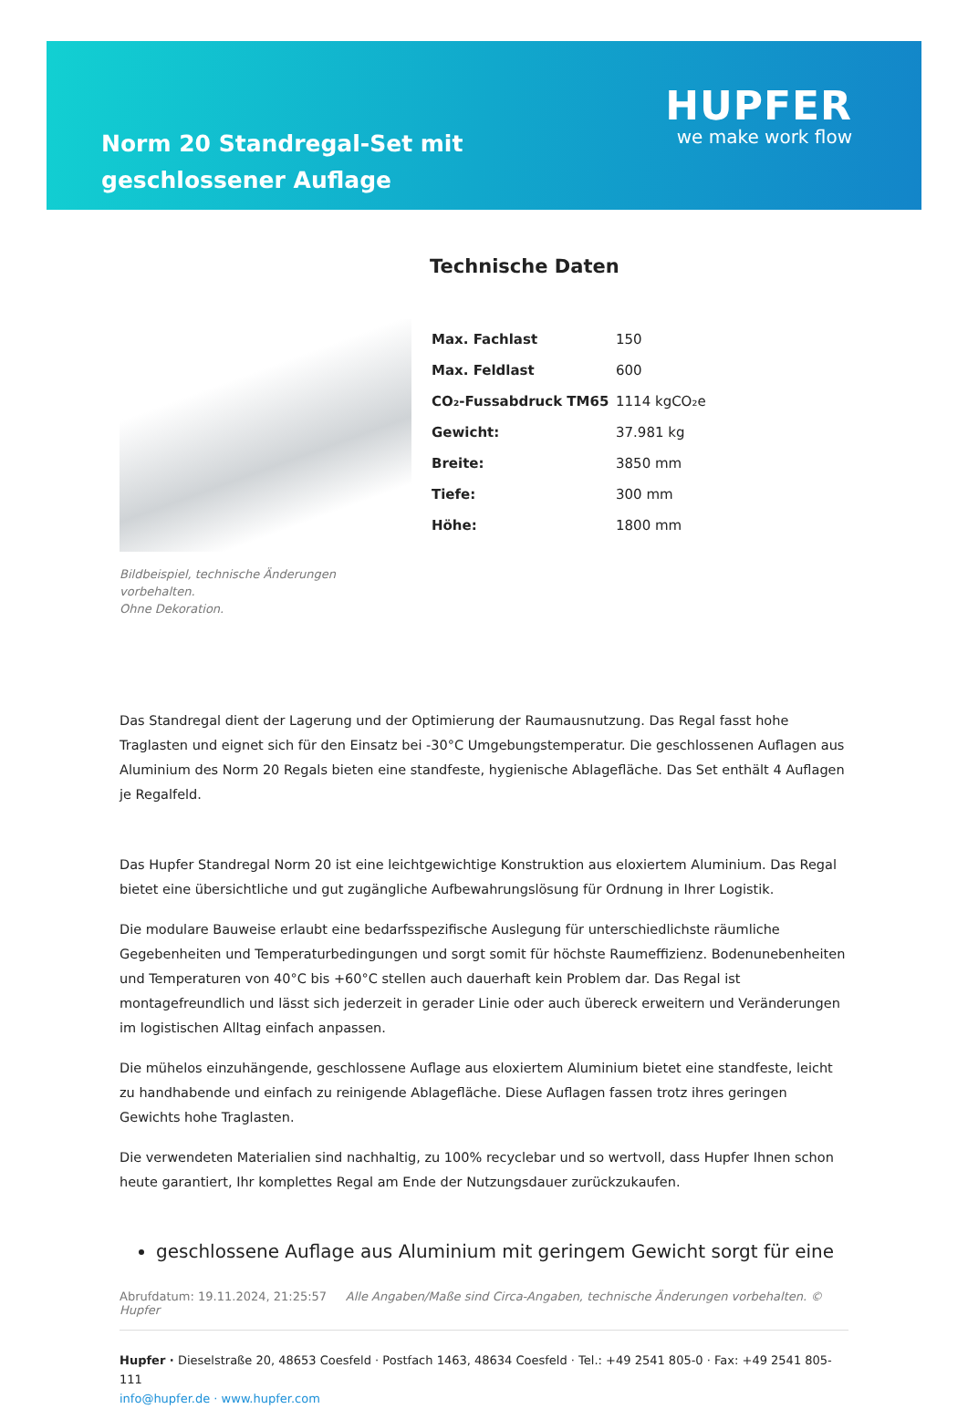Norm 20 Standregal-Set mit geschlossener Auflage
HUPFER
we make work flow
Bildbeispiel, technische Änderungen vorbehalten.
Ohne Dekoration.
Technische Daten
| Max. Fachlast | 150 |
| Max. Feldlast | 600 |
| CO₂-Fussabdruck TM65 | 1114 kgCO₂e |
| Gewicht: | 37.981 kg |
| Breite: | 3850 mm |
| Tiefe: | 300 mm |
| Höhe: | 1800 mm |
Das Standregal dient der Lagerung und der Optimierung der Raumausnutzung. Das Regal fasst hohe Traglasten und eignet sich für den Einsatz bei -30°C Umgebungstemperatur. Die geschlossenen Auflagen aus Aluminium des Norm 20 Regals bieten eine standfeste, hygienische Ablagefläche. Das Set enthält 4 Auflagen je Regalfeld.
Das Hupfer Standregal Norm 20 ist eine leichtgewichtige Konstruktion aus eloxiertem Aluminium. Das Regal bietet eine übersichtliche und gut zugängliche Aufbewahrungslösung für Ordnung in Ihrer Logistik.
Die modulare Bauweise erlaubt eine bedarfsspezifische Auslegung für unterschiedlichste räumliche Gegebenheiten und Temperaturbedingungen und sorgt somit für höchste Raumeffizienz. Bodenunebenheiten und Temperaturen von 40°C bis +60°C stellen auch dauerhaft kein Problem dar. Das Regal ist montagefreundlich und lässt sich jederzeit in gerader Linie oder auch übereck erweitern und Veränderungen im logistischen Alltag einfach anpassen.
Die mühelos einzuhängende, geschlossene Auflage aus eloxiertem Aluminium bietet eine standfeste, leicht zu handhabende und einfach zu reinigende Ablagefläche. Diese Auflagen fassen trotz ihres geringen Gewichts hohe Traglasten.
Die verwendeten Materialien sind nachhaltig, zu 100% recyclebar und so wertvoll, dass Hupfer Ihnen schon heute garantiert, Ihr komplettes Regal am Ende der Nutzungsdauer zurückzukaufen.
geschlossene Auflage aus Aluminium mit geringem Gewicht sorgt für eine
Abrufdatum: 19.11.2024, 21:25:57 Alle Angaben/Maße sind Circa-Angaben, technische Änderungen vorbehalten. © Hupfer
Hupfer · Dieselstraße 20, 48653 Coesfeld · Postfach 1463, 48634 Coesfeld · Tel.: +49 2541 805-0 · Fax: +49 2541 805-111
info@hupfer.de · www.hupfer.com